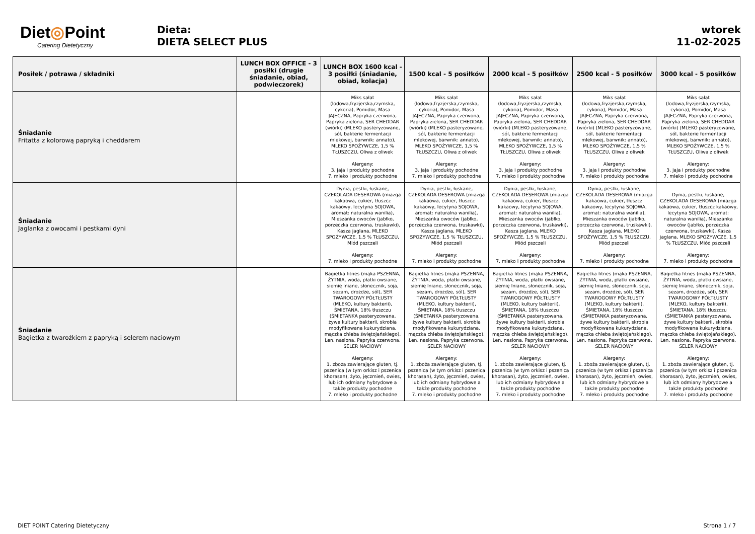Diet◎Point
Catering Dietetyczny
Dieta:
DIETA SELECT PLUS
wtorek
11-02-2025
| Posiłek / potrawa / składniki | LUNCH BOX OFFICE - 3 posiłki (drugie śniadanie, obiad, podwieczorek) | LUNCH BOX 1600 kcal - 3 posiłki (śniadanie, obiad, kolacja) | 1500 kcal - 5 posiłków | 2000 kcal - 5 posiłków | 2500 kcal - 5 posiłków | 3000 kcal - 5 posiłków |
| --- | --- | --- | --- | --- | --- | --- |
| Śniadanie Fritatta z kolorową papryką i cheddarem | | Miks sałat (lodowa,fryzjerska,rzymska, cykoria), Pomidor, Masa JAJECZNA, Papryka czerwona, Papryka zielona, SER CHEDDAR (wiórki) (MLEKO pasteryzowane, sól, bakterie fermentacji mlekowej, barwnik: annato), MLEKO SPOŻYWCZE, 1,5 % TŁUSZCZU, Oliwa z oliwek Alergeny: 3. jaja i produkty pochodne 7. mleko i produkty pochodne | Miks sałat (lodowa,fryzjerska,rzymska, cykoria), Pomidor, Masa JAJECZNA, Papryka czerwona, Papryka zielona, SER CHEDDAR (wiórki) (MLEKO pasteryzowane, sól, bakterie fermentacji mlekowej, barwnik: annato), MLEKO SPOŻYWCZE, 1,5 % TŁUSZCZU, Oliwa z oliwek Alergeny: 3. jaja i produkty pochodne 7. mleko i produkty pochodne | Miks sałat (lodowa,fryzjerska,rzymska, cykoria), Pomidor, Masa JAJECZNA, Papryka czerwona, Papryka zielona, SER CHEDDAR (wiórki) (MLEKO pasteryzowane, sól, bakterie fermentacji mlekowej, barwnik: annato), MLEKO SPOŻYWCZE, 1,5 % TŁUSZCZU, Oliwa z oliwek Alergeny: 3. jaja i produkty pochodne 7. mleko i produkty pochodne | Miks sałat (lodowa,fryzjerska,rzymska, cykoria), Pomidor, Masa JAJECZNA, Papryka czerwona, Papryka zielona, SER CHEDDAR (wiórki) (MLEKO pasteryzowane, sól, bakterie fermentacji mlekowej, barwnik: annato), MLEKO SPOŻYWCZE, 1,5 % TŁUSZCZU, Oliwa z oliwek Alergeny: 3. jaja i produkty pochodne 7. mleko i produkty pochodne | Miks sałat (lodowa,fryzjerska,rzymska, cykoria), Pomidor, Masa JAJECZNA, Papryka czerwona, Papryka zielona, SER CHEDDAR (wiórki) (MLEKO pasteryzowane, sól, bakterie fermentacji mlekowej, barwnik: annato), MLEKO SPOŻYWCZE, 1,5 % TŁUSZCZU, Oliwa z oliwek Alergeny: 3. jaja i produkty pochodne 7. mleko i produkty pochodne |
| Śniadanie Jaglanka z owocami i pestkami dyni | | Dynia, pestki, łuskane, CZEKOLADA DESEROWA (miazga kakaowa, cukier, tłuszcz kakaowy, lecytyna SOJOWA, aromat: naturalna wanilia), Mieszanka owoców (jabłko, porzeczka czerwona, truskawki), Kasza jaglana, MLEKO SPOŻYWCZE, 1,5 % TŁUSZCZU, Miód pszczeli Alergeny: 7. mleko i produkty pochodne | Dynia, pestki, łuskane, CZEKOLADA DESEROWA (miazga kakaowa, cukier, tłuszcz kakaowy, lecytyna SOJOWA, aromat: naturalna wanilia), Mieszanka owoców (jabłko, porzeczka czerwona, truskawki), Kasza jaglana, MLEKO SPOŻYWCZE, 1,5 % TŁUSZCZU, Miód pszczeli Alergeny: 7. mleko i produkty pochodne | Dynia, pestki, łuskane, CZEKOLADA DESEROWA (miazga kakaowa, cukier, tłuszcz kakaowy, lecytyna SOJOWA, aromat: naturalna wanilia), Mieszanka owoców (jabłko, porzeczka czerwona, truskawki), Kasza jaglana, MLEKO SPOŻYWCZE, 1,5 % TŁUSZCZU, Miód pszczeli Alergeny: 7. mleko i produkty pochodne | Dynia, pestki, łuskane, CZEKOLADA DESEROWA (miazga kakaowa, cukier, tłuszcz kakaowy, lecytyna SOJOWA, aromat: naturalna wanilia), Mieszanka owoców (jabłko, porzeczka czerwona, truskawki), Kasza jaglana, MLEKO SPOŻYWCZE, 1,5 % TŁUSZCZU, Miód pszczeli Alergeny: 7. mleko i produkty pochodne | Dynia, pestki, łuskane, CZEKOLADA DESEROWA (miazga kakaowa, cukier, tłuszcz kakaowy, lecytyna SOJOWA, aromat: naturalna wanilia), Mieszanka owoców (jabłko, porzeczka czerwona, truskawki), Kasza jaglana, MLEKO SPOŻYWCZE, 1,5 % TŁUSZCZU, Miód pszczeli Alergeny: 7. mleko i produkty pochodne |
| Śniadanie Bagietka z twarożkiem z papryką i selerem naciowym | | Bagietka fitnes (mąka PSZENNA, ŻYTNIA, woda, płatki owsiane, siemię lniane, słonecznik, soja, sezam, drożdże, sól), SER TWAROGOWY PÓŁTŁUSTY (MLEKO, kultury bakterii), ŚMIETANA, 18% tłuszczu (ŚMIETANKA pasteryzowana, żywe kultury bakterii, skrobia modyfikowana kukurydziana, mączka chleba świętojańskiego), Len, nasiona, Papryka czerwona, SELER NACIOWY Alergeny: 1. zboża zawierające gluten, tj. pszenica (w tym orkisz i pszenica khorasan), żyto, jęczmień, owies, lub ich odmiany hybrydowe a także produkty pochodne 7. mleko i produkty pochodne | Bagietka fitnes (mąka PSZENNA, ŻYTNIA, woda, płatki owsiane, siemię lniane, słonecznik, soja, sezam, drożdże, sól), SER TWAROGOWY PÓŁTŁUSTY (MLEKO, kultury bakterii), ŚMIETANA, 18% tłuszczu (ŚMIETANKA pasteryzowana, żywe kultury bakterii, skrobia modyfikowana kukurydziana, mączka chleba świętojańskiego), Len, nasiona, Papryka czerwona, SELER NACIOWY Alergeny: 1. zboża zawierające gluten, tj. pszenica (w tym orkisz i pszenica khorasan), żyto, jęczmień, owies, lub ich odmiany hybrydowe a także produkty pochodne 7. mleko i produkty pochodne | Bagietka fitnes (mąka PSZENNA, ŻYTNIA, woda, płatki owsiane, siemię lniane, słonecznik, soja, sezam, drożdże, sól), SER TWAROGOWY PÓŁTŁUSTY (MLEKO, kultury bakterii), ŚMIETANA, 18% tłuszczu (ŚMIETANKA pasteryzowana, żywe kultury bakterii, skrobia modyfikowana kukurydziana, mączka chleba świętojańskiego), Len, nasiona, Papryka czerwona, SELER NACIOWY Alergeny: 1. zboża zawierające gluten, tj. pszenica (w tym orkisz i pszenica khorasan), żyto, jęczmień, owies, lub ich odmiany hybrydowe a także produkty pochodne 7. mleko i produkty pochodne | Bagietka fitnes (mąka PSZENNA, ŻYTNIA, woda, płatki owsiane, siemię lniane, słonecznik, soja, sezam, drożdże, sól), SER TWAROGOWY PÓŁTŁUSTY (MLEKO, kultury bakterii), ŚMIETANA, 18% tłuszczu (ŚMIETANKA pasteryzowana, żywe kultury bakterii, skrobia modyfikowana kukurydziana, mączka chleba świętojańskiego), Len, nasiona, Papryka czerwona, SELER NACIOWY Alergeny: 1. zboża zawierające gluten, tj. pszenica (w tym orkisz i pszenica khorasan), żyto, jęczmień, owies, lub ich odmiany hybrydowe a także produkty pochodne 7. mleko i produkty pochodne | Bagietka fitnes (mąka PSZENNA, ŻYTNIA, woda, płatki owsiane, siemię lniane, słonecznik, soja, sezam, drożdże, sól), SER TWAROGOWY PÓŁTŁUSTY (MLEKO, kultury bakterii), ŚMIETANA, 18% tłuszczu (ŚMIETANKA pasteryzowana, żywe kultury bakterii, skrobia modyfikowana kukurydziana, mączka chleba świętojańskiego), Len, nasiona, Papryka czerwona, SELER NACIOWY Alergeny: 1. zboża zawierające gluten, tj. pszenica (w tym orkisz i pszenica khorasan), żyto, jęczmień, owies, lub ich odmiany hybrydowe a także produkty pochodne 7. mleko i produkty pochodne |
DIET POINT Catering Dietetyczny Strona 1 / 7